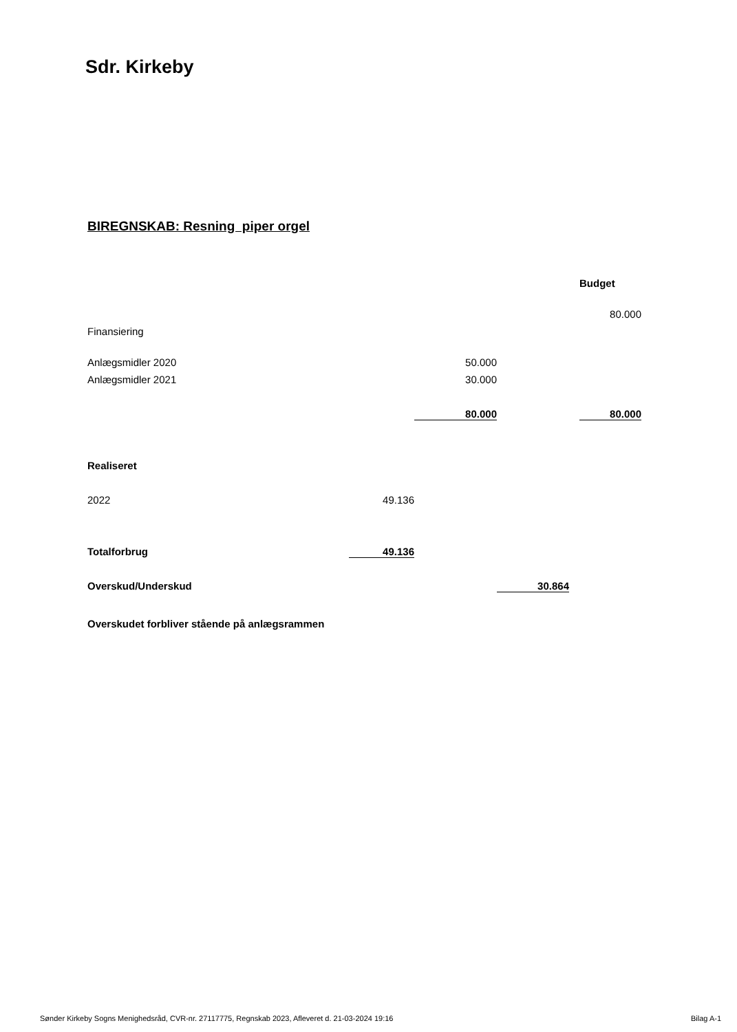Sdr. Kirkeby
BIREGNSKAB: Resning piper orgel
| | | | | | Budget |
| | | | | | 80.000 |
| Finansiering | | | | | |
| Anlægsmidler 2020 | | 50.000 | | | |
| Anlægsmidler 2021 | | 30.000 | | | |
| | | 80.000 | | | 80.000 |
| Realiseret | | | | | |
| 2022 | 49.136 | | | | |
| Totalforbrug | 49.136 | | | | |
| Overskud/Underskud | | | 30.864 | | |
| Overskudet forbliver stående på anlægsrammen | | | | | |
Sønder Kirkeby Sogns Menighedsråd, CVR-nr. 27117775, Regnskab 2023, Afleveret d. 21-03-2024 19:16 Bilag A-1